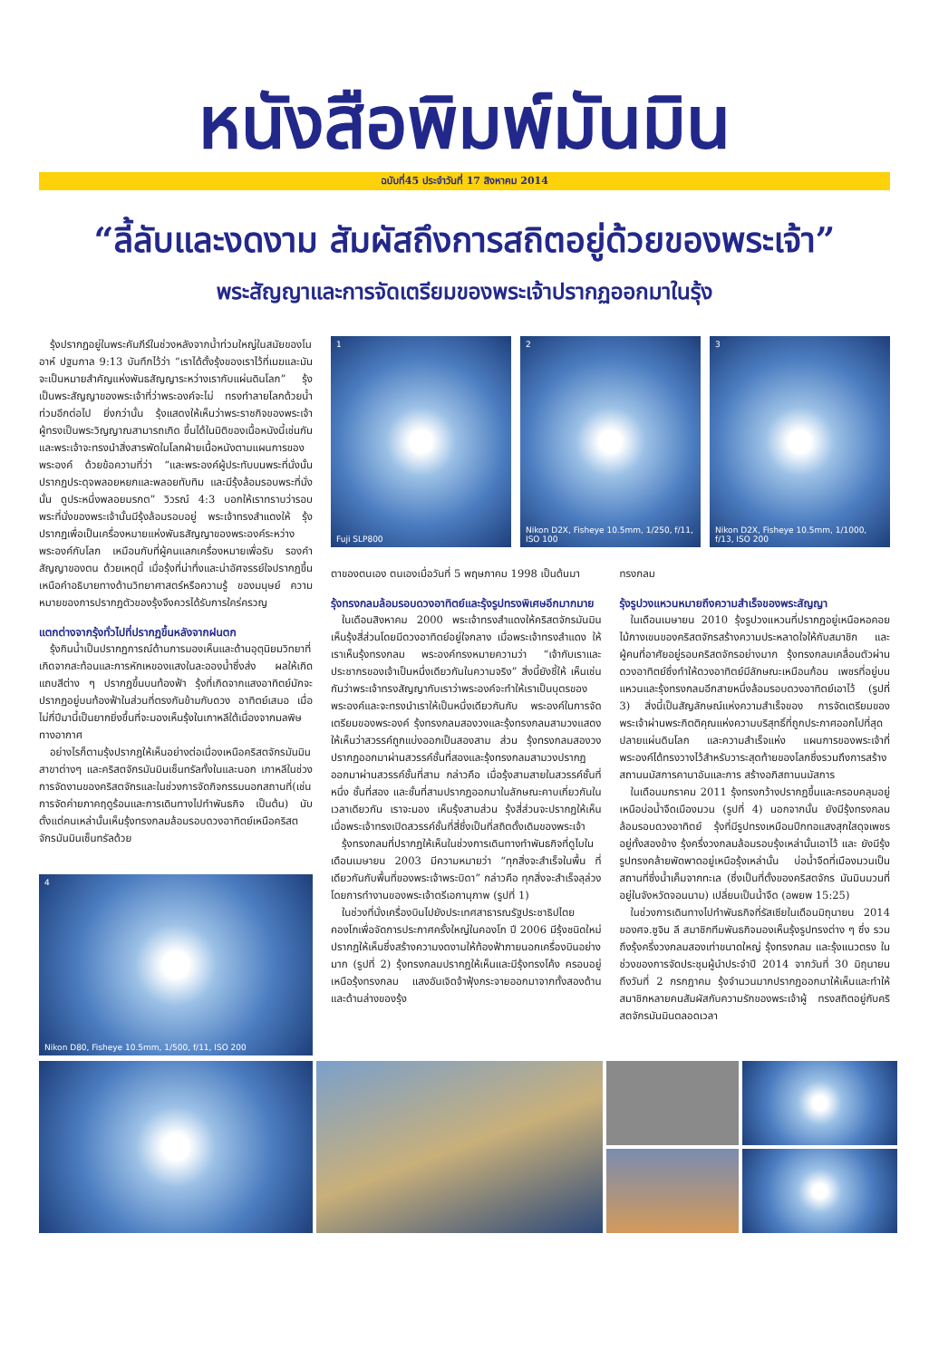หนังสือพิมพ์มันมิน
ฉบับที่45 ประจำวันที่ 17 สิงหาคม 2014
“ลี้ลับและงดงาม สัมผัสถึงการสถิตอยู่ด้วยของพระเจ้า”
พระสัญญาและการจัดเตรียมของพระเจ้าปรากฏออกมาในรุ้ง
รุ้งปรากฏอยู่ในพระคัมภีร์ในช่วงหลังจากน้ำท่วมใหญ่ในสมัยของโนอาห์ ปฐมกาล 9:13 บันทึกไว้ว่า “เราได้ตั้งรุ้งของเราไว้ที่เมฆและมันจะเป็นหมายสำคัญแห่งพันธสัญญาระหว่างเรากับแผ่นดินโลก” รุ้งเป็นพระสัญญาของพระเจ้าที่ว่าพระองค์จะไม่ ทรงทำลายโลกด้วยน้ำท่วมอีกต่อไป ยิ่งกว่านั้น รุ้งแสดงให้เห็นว่าพระราชกิจของพระเจ้าผู้ทรงเป็นพระวิญญาณสามารถเกิด ขึ้นได้ในมิติของเนื้อหนังนี้เช่นกันและพระเจ้าจะทรงนำสิ่งสารพัดในโลกฝ่ายเนื้อหนังตามแผนการของพระองค์ ด้วยข้อความที่ว่า “และพระองค์ผู้ประทับบนพระที่นั่งนั้นปรากฏประดุจพลอยหยกและพลอยทับทิม และมีรุ้งล้อมรอบพระที่นั่ง นั้น ดูประหนึ่งพลอยมรกต” วิวรณ์ 4:3 บอกให้เราทราบว่ารอบพระที่นั่งของพระเจ้านั้นมีรุ้งล้อมรอบอยู่ พระเจ้าทรงสำแดงให้ รุ้งปรากฏเพื่อเป็นเครื่องหมายแห่งพันธสัญญาของพระองค์ระหว่างพระองค์กับโลก เหมือนกับที่ผู้คนแลกเครื่องหมายเพื่อรับ รองคำสัญญาของตน ด้วยเหตุนี้ เมื่อรุ้งที่น่าทึ่งและน่าอัศจรรย์ใจปรากฏขึ้นเหนือคำอธิบายทางด้านวิทยาศาสตร์หรือความรู้ ของมนุษย์ ความหมายของการปรากฏตัวของรุ้งจึงควรได้รับการใคร่ครวญ
แตกต่างจากรุ้งทั่วไปที่ปรากฏขึ้นหลังจากฝนตก
รุ้งกินน้ำเป็นปรากฏการณ์ด้านการมองเห็นและด้านอุตุนิยมวิทยาที่เกิดจากสะท้อนและการหักเหของแสงในละอองน้ำซึ่งส่ง ผลให้เกิดแถบสีต่าง ๆ ปรากฏขึ้นบนท้องฟ้า รุ้งที่เกิดจากแสงอาทิตย์มักจะปรากฏอยู่บนท้องฟ้าในส่วนที่ตรงกันข้ามกับดวง อาทิตย์เสมอ เมื่อไม่กี่ปีมานี้เป็นยากยิ่งขึ้นที่จะมองเห็นรุ้งในเกาหลีใต้เนื่องจากมลพิษทางอากาศ
อย่างไรก็ตามรุ้งปรากฏให้เห็นอย่างต่อเนื่องเหนือคริสตจักรมันมินสาขาต่างๆ และคริสตจักรมันมินเซ็นทรัลทั้งในและนอก เกาหลีในช่วงการจัดงานของคริสตจักรและในช่วงการจัดกิจกรรมนอกสถานที่(เช่นการจัดค่ายภาคฤดูร้อนและการเดินทางไปทำพันธกิจ เป็นต้น) นับตั้งแต่คนเหล่านั้นเห็นรุ้งทรงกลมล้อมรอบดวงอาทิตย์เหนือคริสตจักรมันมินเซ็นทรัลด้วย
4
Nikon D80, Fisheye 10.5mm, 1/500, f/11, ISO 200
1
Fuji SLP800
2
Nikon D2X, Fisheye 10.5mm, 1/250, f/11, ISO 100
3
Nikon D2X, Fisheye 10.5mm, 1/1000, f/13, ISO 200
ตาของตนเอง ตนเองเมื่อวันที่ 5 พฤษภาคม 1998 เป็นต้นมา
รุ้งทรงกลมล้อมรอบดวงอาทิตย์และรุ้งรูปทรงพิเศษอีกมากมาย
ในเดือนสิงหาคม 2000 พระเจ้าทรงสำแดงให้คริสตจักรมันมินเห็นรุ้งสี่ส่วนโดยมีดวงอาทิตย์อยู่ใจกลาง เมื่อพระเจ้าทรงสำแดง ให้เราเห็นรุ้งทรงกลม พระองค์ทรงหมายความว่า “เจ้ากับเราและประชากรของเจ้าเป็นหนึ่งเดียวกันในความจริง” สิ่งนี้ยังชี้ให้ เห็นเช่นกันว่าพระเจ้าทรงสัญญากับเราว่าพระองค์จะทำให้เราเป็นบุตรของพระองค์และจะทรงนำเราให้เป็นหนึ่งเดียวกันกับ พระองค์ในการจัดเตรียมของพระองค์ รุ้งทรงกลมสองวงและรุ้งทรงกลมสามวงแสดงให้เห็นว่าสวรรค์ถูกแบ่งออกเป็นสองสาม ส่วน รุ้งทรงกลมสองวงปรากฏออกมาผ่านสวรรค์ชั้นที่สองและรุ้งทรงกลมสามวงปรากฏออกมาผ่านสวรรค์ชั้นที่สาม กล่าวคือ เมื่อรุ้งสามสายในสวรรค์ชั้นที่หนึ่ง ชั้นที่สอง และชั้นที่สามปรากฏออกมาในลักษณะคาบเกี่ยวกันในเวลาเดียวกัน เราจะมอง เห็นรุ้งสามส่วน รุ้งสี่ส่วนจะปรากฏให้เห็นเมื่อพระเจ้าทรงเปิดสวรรค์ชั้นที่สี่ซึ่งเป็นที่สถิตดั้งเดิมของพระเจ้า
รุ้งทรงกลมที่ปรากฏให้เห็นในช่วงการเดินทางทำพันธกิจที่ดูไบในเดือนเมษายน 2003 มีความหมายว่า “ทุกสิ่งจะสำเร็จในพื้น ที่เดียวกันกับพื้นที่ของพระเจ้าพระบิดา” กล่าวคือ ทุกสิ่งจะสำเร็จลุล่วงโดยการทำงานของพระเจ้าตรีเอกานุภาพ (รูปที่ 1)
ในช่วงที่นั่งเครื่องบินไปยังประเทศสาธารณรัฐประชาธิปไตยคองโกเพื่อจัดการประกาศครั้งใหญ่ในคองโก ปี 2006 มีรุ้งชนิดใหม่ ปรากฏให้เห็นซึ่งสร้างความงดงามให้ท้องฟ้าภายนอกเครื่องบินอย่างมาก (รูปที่ 2) รุ้งทรงกลมปรากฏให้เห็นและมีรุ้งทรงโค้ง ครอบอยู่เหนือรุ้งทรงกลม แสงอันเจิดจ้าฟุ้งกระจายออกมาจากทั้งสองด้านและด้านล่างของรุ้ง
ทรงกลม
รุ้งรูปวงแหวนหมายถึงความสำเร็จของพระสัญญา
ในเดือนเมษายน 2010 รุ้งรูปวงแหวนที่ปรากฏอยู่เหนือหอคอยไม้กางเขนของคริสตจักรสร้างความประหลาดใจให้กับสมาชิก และผู้คนที่อาศัยอยู่รอบคริสตจักรอย่างมาก รุ้งทรงกลมเคลื่อนตัวผ่านดวงอาทิตย์ซึ่งทำให้ดวงอาทิตย์มีลักษณะเหมือนก้อน เพชรที่อยู่บนแหวนและรุ้งทรงกลมอีกสายหนึ่งล้อมรอบดวงอาทิตย์เอาไว้ (รูปที่ 3) สิ่งนี้เป็นสัญลักษณ์แห่งความสำเร็จของ การจัดเตรียมของพระเจ้าผ่านพระกิตติคุณแห่งความบริสุทธิ์ที่ถูกประกาศออกไปที่สุดปลายแผ่นดินโลก และความสำเร็จแห่ง แผนการของพระเจ้าที่พระองค์ได้ทรงวางไว้สำหรับวาระสุดท้ายของโลกซึ่งรวมถึงการสร้าง สถานนมัสการคานาอันและการ สร้างอภิสถานนมัสการ
ในเดือนมกราคม 2011 รุ้งทรงกว้างปรากฏขึ้นและครอบคลุมอยู่เหนือบ่อน้ำจืดเมืองมวน (รูปที่ 4) นอกจากนั้น ยังมีรุ้งทรงกลม ล้อมรอบดวงอาทิตย์ รุ้งที่มีรูปทรงเหมือนปีกทอแสงสุกใสดุจเพชรอยู่ทั้งสองข้าง รุ้งครึ่งวงกลมล้อมรอบรุ้งเหล่านั้นเอาไว้ และ ยังมีรุ้งรูปทรงคล้ายพัดพาดอยู่เหนือรุ้งเหล่านั้น บ่อน้ำจืดที่เมืองมวนเป็นสถานที่ซึ่งน้ำเค็มจากทะเล (ซึ่งเป็นที่ตั้งของคริสตจักร มันมินมวนที่อยู่ในจังหวัดจอนนาม) เปลี่ยนเป็นน้ำจืด (อพยพ 15:25)
ในช่วงการเดินทางไปทำพันธกิจที่รัสเซียในเดือนมิถุนายน 2014 ของศจ.ซูจิน ลี สมาชิกทีมพันธกิจมองเห็นรุ้งรูปทรงต่าง ๆ ซึ่ง รวมถึงรุ้งครึ่งวงกลมสองเท่าขนาดใหญ่ รุ้งทรงกลม และรุ้งแนวตรง ในช่วงของการจัดประชุมผู้นำประจำปี 2014 จากวันที่ 30 มิถุนายนถึงวันที่ 2 กรกฎาคม รุ้งจำนวนมากปรากฏออกมาให้เห็นและทำให้สมาชิกหลายคนสัมผัสกับความรักของพระเจ้าผู้ ทรงสถิตอยู่กับคริสตจักรมันมินตลอดเวลา